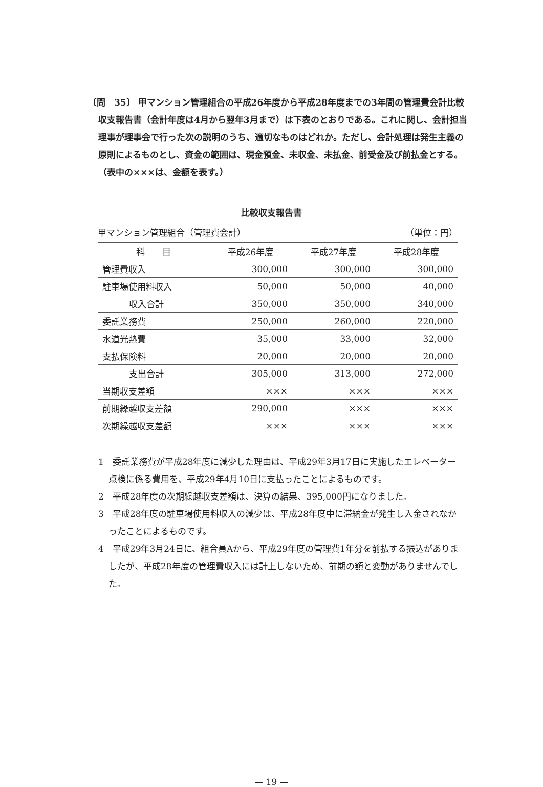〔問　35〕 甲マンション管理組合の平成26年度から平成28年度までの3年間の管理費会計比較収支報告書（会計年度は4月から翌年3月まで）は下表のとおりである。これに関し、会計担当理事が理事会で行った次の説明のうち、適切なものはどれか。ただし、会計処理は発生主義の原則によるものとし、資金の範囲は、現金預金、未収金、未払金、前受金及び前払金とする。（表中の×××は、金額を表す。）
比較収支報告書
甲マンション管理組合（管理費会計） （単位：円）
| 科 目 | 平成26年度 | 平成27年度 | 平成28年度 |
| --- | --- | --- | --- |
| 管理費収入 | 300,000 | 300,000 | 300,000 |
| 駐車場使用料収入 | 50,000 | 50,000 | 40,000 |
| 収入合計 | 350,000 | 350,000 | 340,000 |
| 委託業務費 | 250,000 | 260,000 | 220,000 |
| 水道光熱費 | 35,000 | 33,000 | 32,000 |
| 支払保険料 | 20,000 | 20,000 | 20,000 |
| 支出合計 | 305,000 | 313,000 | 272,000 |
| 当期収支差額 | ××× | ××× | ××× |
| 前期繰越収支差額 | 290,000 | ××× | ××× |
| 次期繰越収支差額 | ××× | ××× | ××× |
1　委託業務費が平成28年度に減少した理由は、平成29年3月17日に実施したエレベーター点検に係る費用を、平成29年4月10日に支払ったことによるものです。
2　平成28年度の次期繰越収支差額は、決算の結果、395,000円になりました。
3　平成28年度の駐車場使用料収入の減少は、平成28年度中に滞納金が発生し入金されなかったことによるものです。
4　平成29年3月24日に、組合員Aから、平成29年度の管理費1年分を前払する振込がありましたが、平成28年度の管理費収入には計上しないため、前期の額と変動がありませんでした。
— 19 —